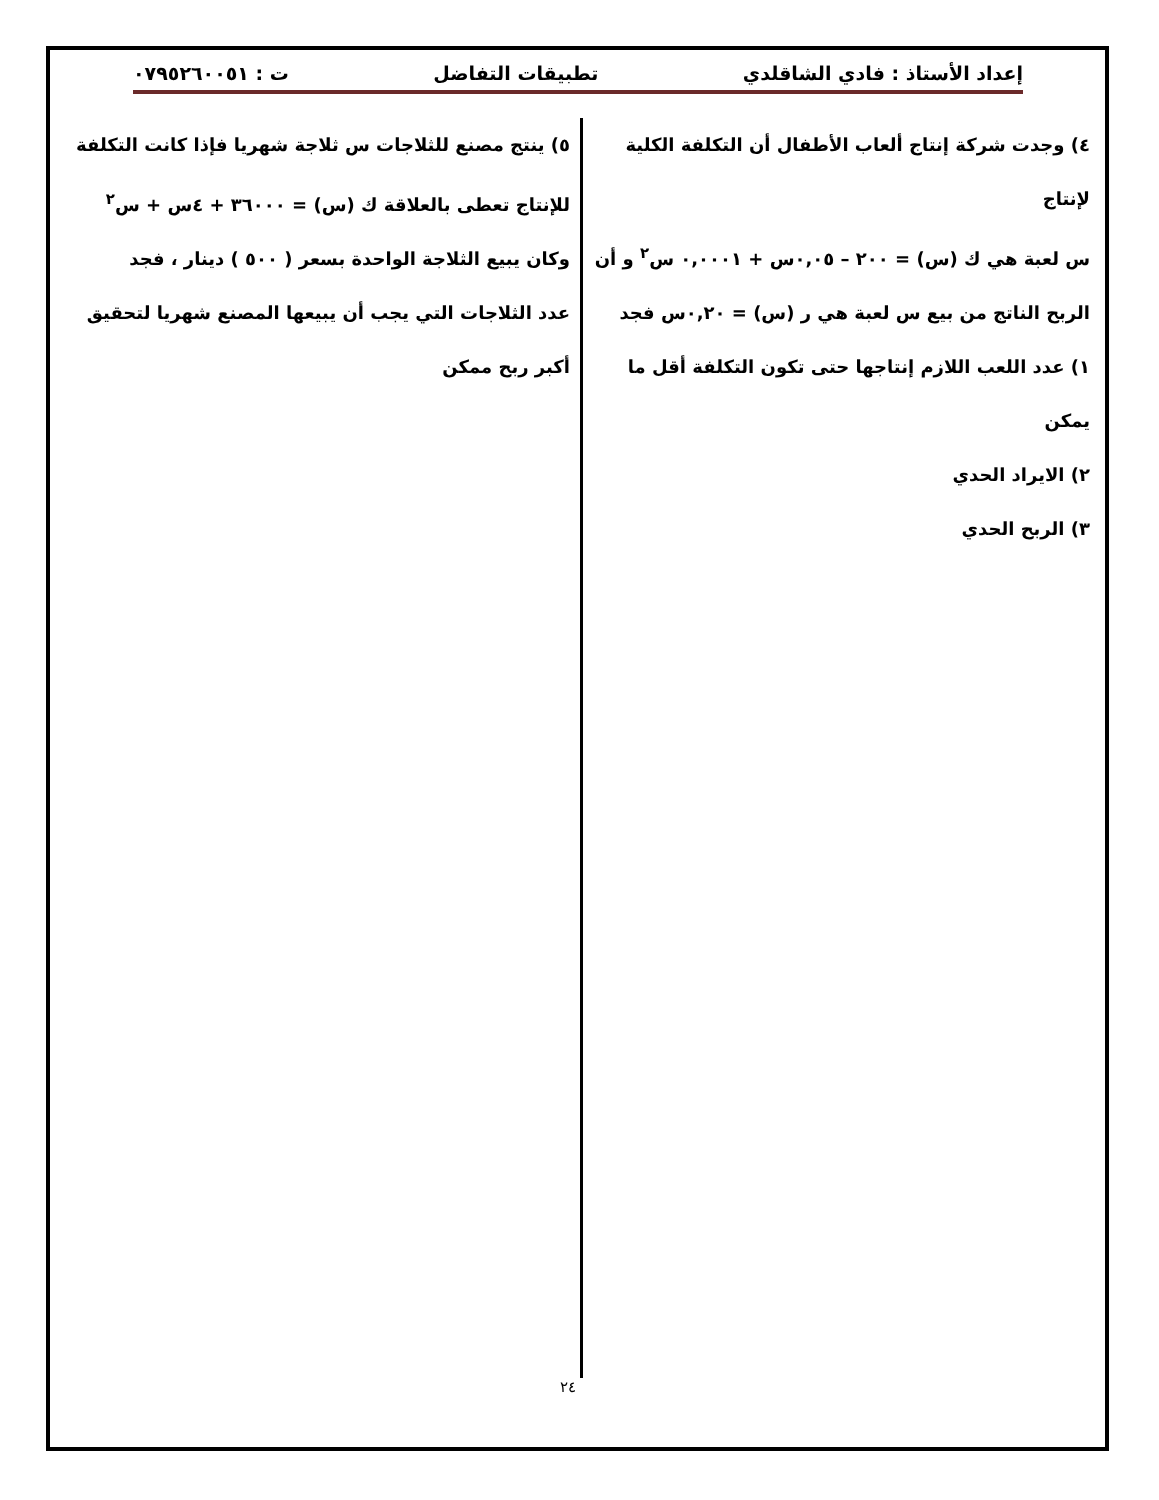إعداد الأستاذ : فادي الشاقلدي تطبيقات التفاضل ت : ٠٧٩٥٢٦٠٠٥١
٤) وجدت شركة إنتاج ألعاب الأطفال أن التكلفة الكلية لإنتاج
س لعبة هي ك (س) = ٢٠٠ – ٠,٠٥س + ٠,٠٠٠١ س<sup>٢</sup> و أن
الربح الناتج من بيع س لعبة هي ر (س) = ٠,٢٠س فجد
١) عدد اللعب اللازم إنتاجها حتى تكون التكلفة أقل ما يمكن
٢) الايراد الحدي
٣) الربح الحدي
٥) ينتج مصنع للثلاجات س ثلاجة شهريا فإذا كانت التكلفة
للإنتاج تعطى بالعلاقة ك (س) = ٣٦٠٠٠ + ٤س + س<sup>٢</sup>
وكان يبيع الثلاجة الواحدة بسعر ( ٥٠٠ ) دينار ، فجد
عدد الثلاجات التي يجب أن يبيعها المصنع شهريا لتحقيق
أكبر ربح ممكن
٢٤